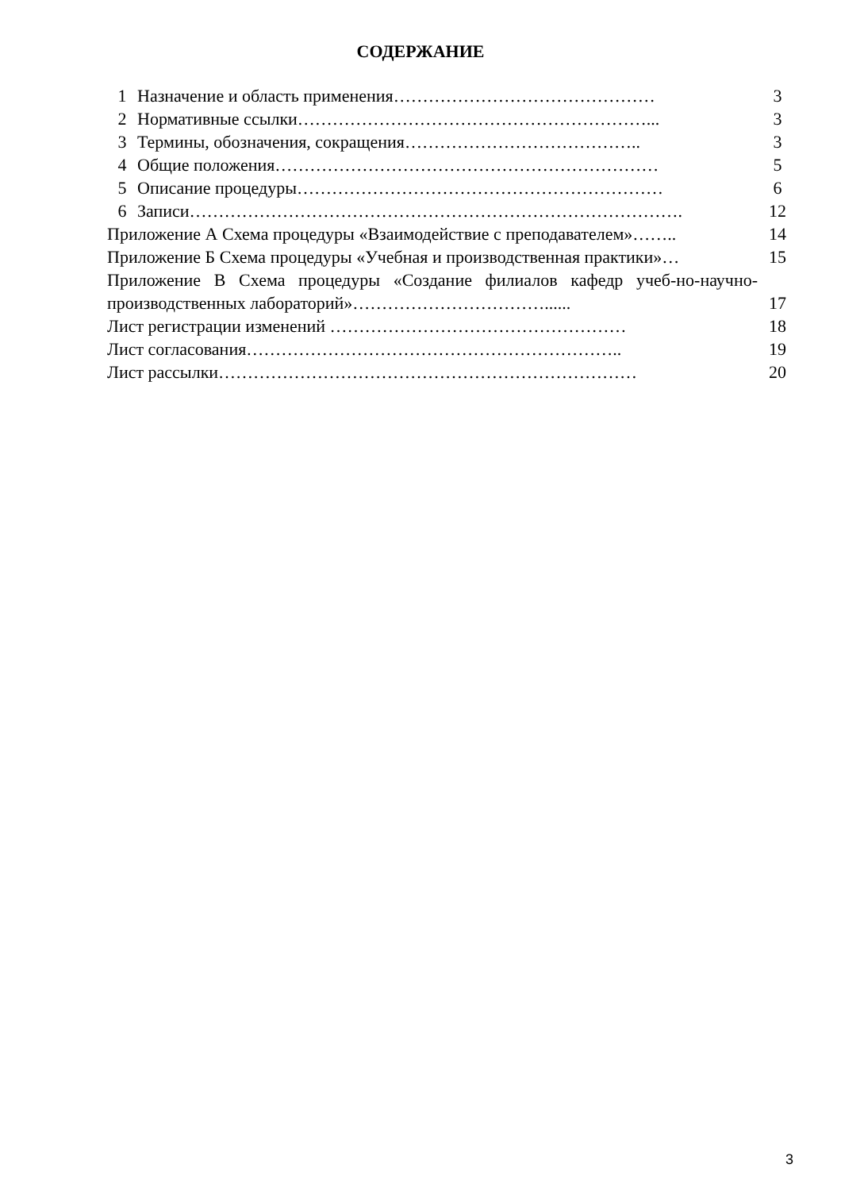СОДЕРЖАНИЕ
| 1 | Назначение и область применения……………………………………… | 3 |
| 2 | Нормативные ссылки……………………………………………………... | 3 |
| 3 | Термины, обозначения, сокращения………………………………….. | 3 |
| 4 | Общие положения………………………………………………………… | 5 |
| 5 | Описание процедуры……………………………………………………… | 6 |
| 6 | Записи…………………………………………………………………………. | 12 |
| Приложение А Схема процедуры «Взаимодействие с преподавателем»…….. | | 14 |
| Приложение Б Схема процедуры «Учебная и производственная практики»… | | 15 |
| Приложение В Схема процедуры «Создание филиалов кафедр учеб-но-научно-производственных лабораторий»……………………………...... | | 17 |
| Лист регистрации изменений …………………………………………… | | 18 |
| Лист согласования……………………………………………………….. | | 19 |
| Лист рассылки……………………………………………………………… | | 20 |
3